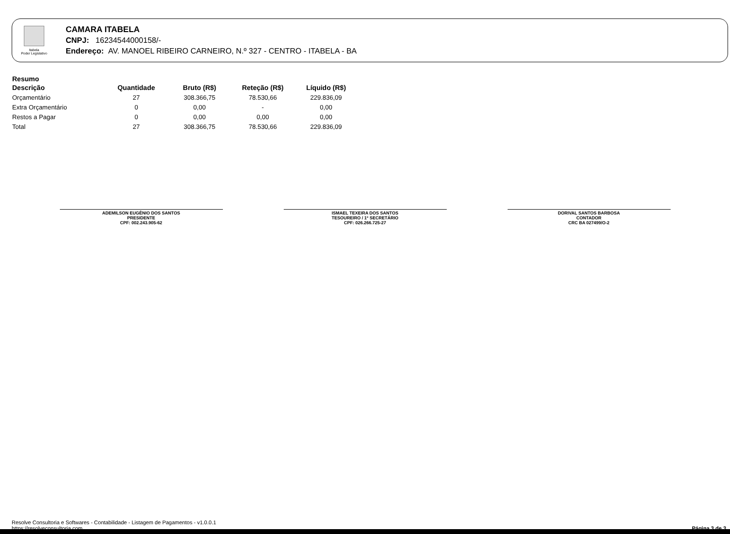Itabela
Poder Legislativo
CAMARA ITABELA
CNPJ: 16234544000158/-
Endereço: AV. MANOEL RIBEIRO CARNEIRO, N.º 327 - CENTRO - ITABELA - BA
Resumo
| Descrição | Quantidade | Bruto (R$) | Reteção (R$) | Líquido (R$) |
| --- | --- | --- | --- | --- |
| Orçamentário | 27 | 308.366,75 | 78.530,66 | 229.836,09 |
| Extra Orçamentário | 0 | 0,00 | - | 0,00 |
| Restos a Pagar | 0 | 0,00 | 0,00 | 0,00 |
| Total | 27 | 308.366,75 | 78.530,66 | 229.836,09 |
ADEMILSON EUGÊNIO DOS SANTOS
PRESIDENTE
CPF: 002.243.905-62
ISMAEL TEXEIRA DOS SANTOS
TESOUREIRO / 1º SECRETÁRIO
CPF: 026.266.725-27
DORIVAL SANTOS BARBOSA
CONTADOR
CRC BA 027499/O-2
Resolve Consultoria e Softwares - Contabilidade - Listagem de Pagamentos - v1.0.0.1
https://resolveconsultoria.com
Página 3 de 3